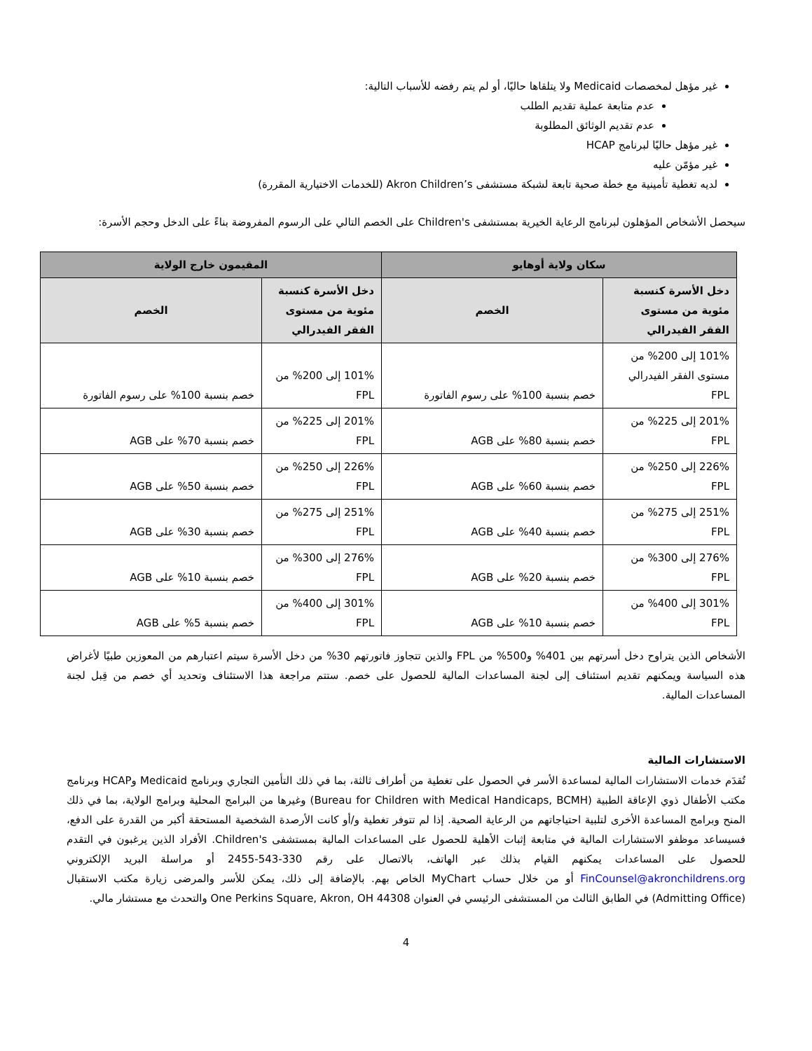غير مؤهل لمخصصات Medicaid ولا يتلقاها حاليًا، أو لم يتم رفضه للأسباب التالية:
عدم متابعة عملية تقديم الطلب
عدم تقديم الوثائق المطلوبة
غير مؤهل حاليًا لبرنامج HCAP
غير مؤمّن عليه
لديه تغطية تأمينية مع خطة صحية تابعة لشبكة مستشفى Akron Children’s (للخدمات الاختيارية المقررة)
سيحصل الأشخاص المؤهلون لبرنامج الرعاية الخيرية بمستشفى Children's على الخصم التالي على الرسوم المفروضة بناءً على الدخل وحجم الأسرة:
| سكان ولاية أوهايو | | المقيمون خارج الولاية | |
| --- | --- | --- | --- |
| دخل الأسرة كنسبة مئوية من مستوى الفقر الفيدرالي | الخصم | دخل الأسرة كنسبة مئوية من مستوى الفقر الفيدرالي | الخصم |
| 101% إلى 200% من مستوى الفقر الفيدرالي FPL | خصم بنسبة 100% على رسوم الفاتورة | 101% إلى 200% من FPL | خصم بنسبة 100% على رسوم الفاتورة |
| 201% إلى 225% من FPL | خصم بنسبة 80% على AGB | 201% إلى 225% من FPL | خصم بنسبة 70% على AGB |
| 226% إلى 250% من FPL | خصم بنسبة 60% على AGB | 226% إلى 250% من FPL | خصم بنسبة 50% على AGB |
| 251% إلى 275% من FPL | خصم بنسبة 40% على AGB | 251% إلى 275% من FPL | خصم بنسبة 30% على AGB |
| 276% إلى 300% من FPL | خصم بنسبة 20% على AGB | 276% إلى 300% من FPL | خصم بنسبة 10% على AGB |
| 301% إلى 400% من FPL | خصم بنسبة 10% على AGB | 301% إلى 400% من FPL | خصم بنسبة 5% على AGB |
الأشخاص الذين يتراوح دخل أسرتهم بين 401% و500% من FPL والذين تتجاوز فاتورتهم 30% من دخل الأسرة سيتم اعتبارهم من المعوزين طبيًا لأغراض هذه السياسة ويمكنهم تقديم استئناف إلى لجنة المساعدات المالية للحصول على خصم. ستتم مراجعة هذا الاستئناف وتحديد أي خصم من قِبل لجنة المساعدات المالية.
الاستشارات المالية
تُقدَم خدمات الاستشارات المالية لمساعدة الأسر في الحصول على تغطية من أطراف ثالثة، بما في ذلك التأمين التجاري وبرنامج Medicaid وHCAP وبرنامج مكتب الأطفال ذوي الإعاقة الطبية (Bureau for Children with Medical Handicaps, BCMH) وغيرها من البرامج المحلية وبرامج الولاية، بما في ذلك المنح وبرامج المساعدة الأخرى لتلبية احتياجاتهم من الرعاية الصحية. إذا لم تتوفر تغطية و/أو كانت الأرصدة الشخصية المستحقة أكبر من القدرة على الدفع، فسيساعد موظفو الاستشارات المالية في متابعة إثبات الأهلية للحصول على المساعدات المالية بمستشفى Children's. الأفراد الذين يرغبون في التقدم للحصول على المساعدات يمكنهم القيام بذلك عبر الهاتف، بالاتصال على رقم 330-543-2455 أو مراسلة البريد الإلكتروني FinCounsel@akronchildrens.org أو من خلال حساب MyChart الخاص بهم. بالإضافة إلى ذلك، يمكن للأسر والمرضى زيارة مكتب الاستقبال (Admitting Office) في الطابق الثالث من المستشفى الرئيسي في العنوان One Perkins Square, Akron, OH 44308 والتحدث مع مستشار مالي.
4